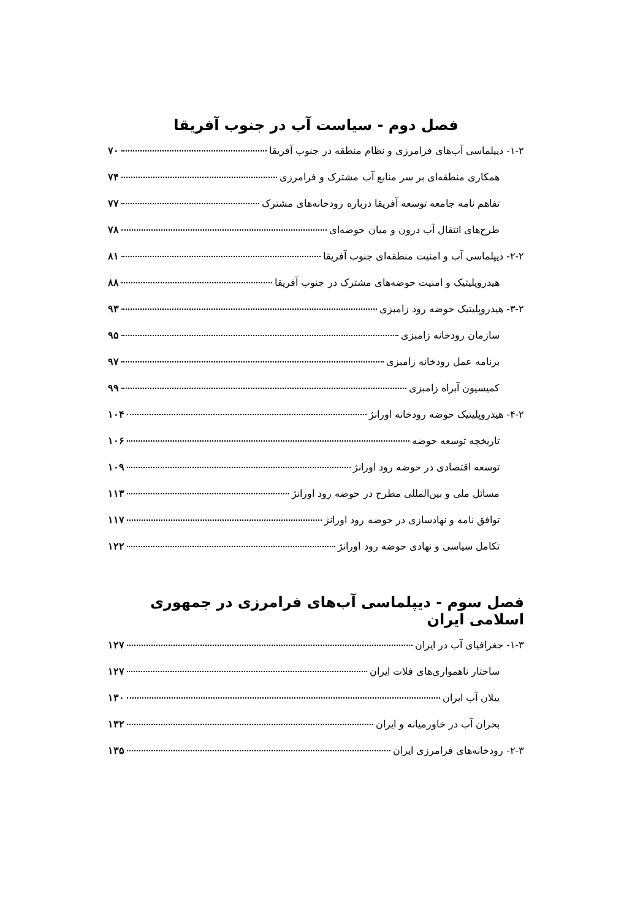فصل دوم - سیاست آب در جنوب آفریقا
۱-۲- دیپلماسی آب‌های فرامرزی و نظام منطقه در جنوب آفریقا ۷۰
همکاری منطقه‌ای بر سر منابع آب مشترک و فرامرزی ۷۴
تفاهم نامه جامعه توسعه آفریقا درباره رودخانه‌های مشترک ۷۷
طرح‌های انتقال آب درون و میان حوضه‌ای ۷۸
۲-۲- دیپلماسی آب و امنیت منطقه‌ای جنوب آفریقا ۸۱
هیدروپلیتیک و امنیت حوضه‌های مشترک در جنوب آفریقا ۸۸
۳-۲- هیدروپلیتیک حوضه رود زامبزی ۹۳
سازمان رودخانه زامبزی ۹۵
برنامه عمل رودخانه زامبزی ۹۷
کمیسیون آبراه زامبزی ۹۹
۴-۲- هیدروپلیتیک حوضه رودخانه اورانژ ۱۰۴
تاریخچه توسعه حوضه ۱۰۶
توسعه اقتصادی در حوضه رود اورانژ ۱۰۹
مسائل ملی و بین‌المللی مطرح در حوضه رود اورانژ ۱۱۳
توافق نامه و نهادسازی در حوضه رود اورانژ ۱۱۷
تکامل سیاسی و نهادی حوضه رود اورانژ ۱۲۲
فصل سوم - دیپلماسی آب‌های فرامرزی در جمهوری اسلامی ایران
۱-۳- جغرافیای آب در ایران ۱۲۷
ساختار ناهمواری‌های فلات ایران ۱۲۷
بیلان آب ایران ۱۳۰
بحران آب در خاورمیانه و ایران ۱۳۲
۲-۳- رودخانه‌های فرامرزی ایران ۱۳۵